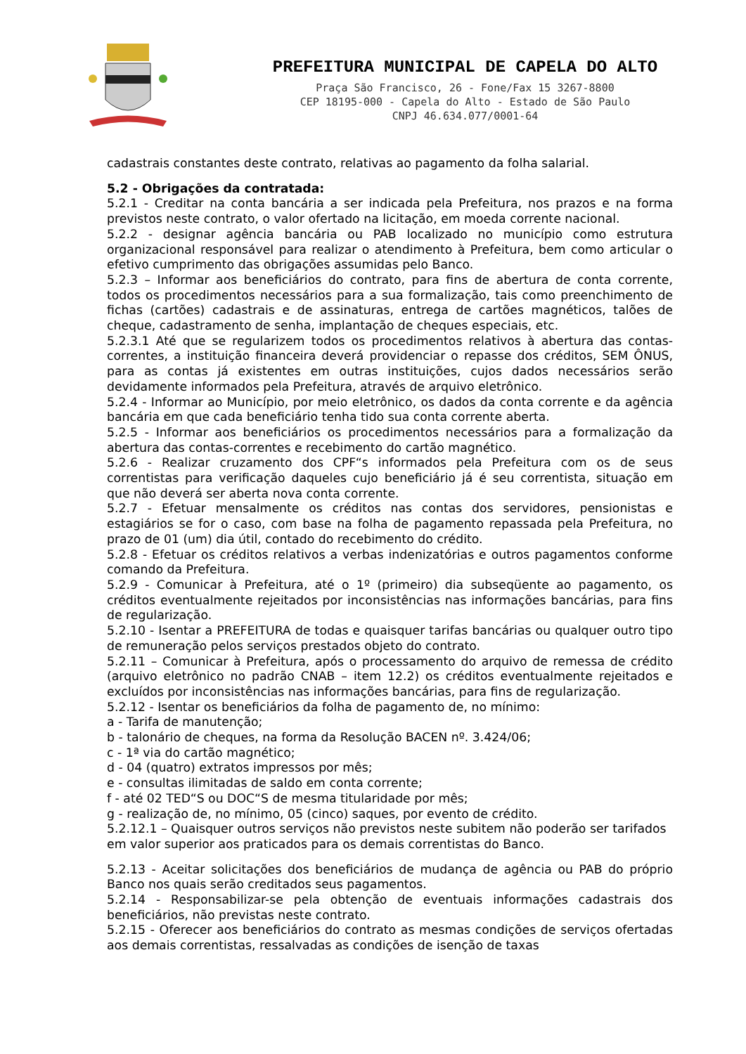PREFEITURA MUNICIPAL DE CAPELA DO ALTO
Praça São Francisco, 26 - Fone/Fax 15 3267-8800
CEP 18195-000 - Capela do Alto - Estado de São Paulo
CNPJ 46.634.077/0001-64
cadastrais constantes deste contrato, relativas ao pagamento da folha salarial.
5.2 - Obrigações da contratada:
5.2.1 - Creditar na conta bancária a ser indicada pela Prefeitura, nos prazos e na forma previstos neste contrato, o valor ofertado na licitação, em moeda corrente nacional.
5.2.2 - designar agência bancária ou PAB localizado no município como estrutura organizacional responsável para realizar o atendimento à Prefeitura, bem como articular o efetivo cumprimento das obrigações assumidas pelo Banco.
5.2.3 – Informar aos beneficiários do contrato, para fins de abertura de conta corrente, todos os procedimentos necessários para a sua formalização, tais como preenchimento de fichas (cartões) cadastrais e de assinaturas, entrega de cartões magnéticos, talões de cheque, cadastramento de senha, implantação de cheques especiais, etc.
5.2.3.1 Até que se regularizem todos os procedimentos relativos à abertura das contas-correntes, a instituição financeira deverá providenciar o repasse dos créditos, SEM ÔNUS, para as contas já existentes em outras instituições, cujos dados necessários serão devidamente informados pela Prefeitura, através de arquivo eletrônico.
5.2.4 - Informar ao Município, por meio eletrônico, os dados da conta corrente e da agência bancária em que cada beneficiário tenha tido sua conta corrente aberta.
5.2.5 - Informar aos beneficiários os procedimentos necessários para a formalização da abertura das contas-correntes e recebimento do cartão magnético.
5.2.6 - Realizar cruzamento dos CPF“s informados pela Prefeitura com os de seus correntistas para verificação daqueles cujo beneficiário já é seu correntista, situação em que não deverá ser aberta nova conta corrente.
5.2.7 - Efetuar mensalmente os créditos nas contas dos servidores, pensionistas e estagiários se for o caso, com base na folha de pagamento repassada pela Prefeitura, no prazo de 01 (um) dia útil, contado do recebimento do crédito.
5.2.8 - Efetuar os créditos relativos a verbas indenizatórias e outros pagamentos conforme comando da Prefeitura.
5.2.9 - Comunicar à Prefeitura, até o 1º (primeiro) dia subseqüente ao pagamento, os créditos eventualmente rejeitados por inconsistências nas informações bancárias, para fins de regularização.
5.2.10 - Isentar a PREFEITURA de todas e quaisquer tarifas bancárias ou qualquer outro tipo de remuneração pelos serviços prestados objeto do contrato.
5.2.11 – Comunicar à Prefeitura, após o processamento do arquivo de remessa de crédito (arquivo eletrônico no padrão CNAB – item 12.2) os créditos eventualmente rejeitados e excluídos por inconsistências nas informações bancárias, para fins de regularização.
5.2.12 - Isentar os beneficiários da folha de pagamento de, no mínimo:
a - Tarifa de manutenção;
b - talonário de cheques, na forma da Resolução BACEN nº. 3.424/06;
c - 1ª via do cartão magnético;
d - 04 (quatro) extratos impressos por mês;
e - consultas ilimitadas de saldo em conta corrente;
f - até 02 TED“S ou DOC“S de mesma titularidade por mês;
g - realização de, no mínimo, 05 (cinco) saques, por evento de crédito.
5.2.12.1 – Quaisquer outros serviços não previstos neste subitem não poderão ser tarifados em valor superior aos praticados para os demais correntistas do Banco.
5.2.13 - Aceitar solicitações dos beneficiários de mudança de agência ou PAB do próprio Banco nos quais serão creditados seus pagamentos.
5.2.14 - Responsabilizar-se pela obtenção de eventuais informações cadastrais dos beneficiários, não previstas neste contrato.
5.2.15 - Oferecer aos beneficiários do contrato as mesmas condições de serviços ofertadas aos demais correntistas, ressalvadas as condições de isenção de taxas